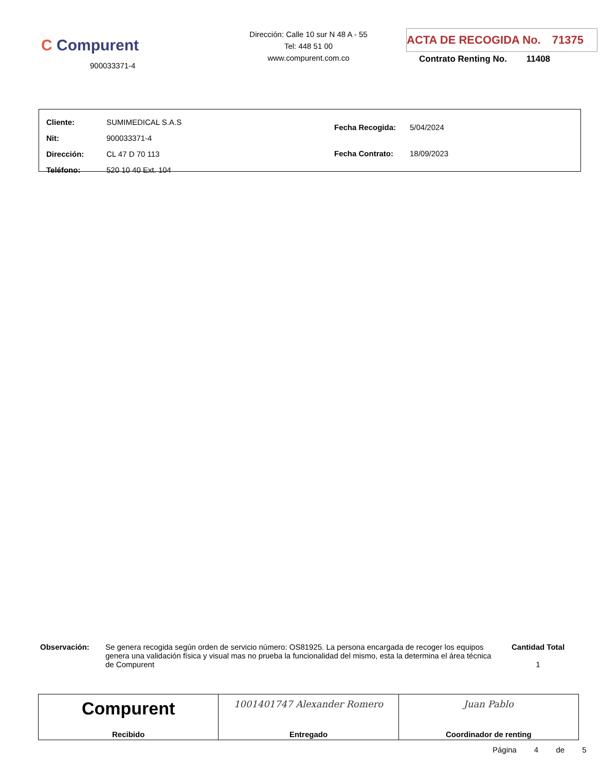C Compurent
900033371-4
Dirección: Calle 10 sur N 48 A - 55
Tel: 448 51 00
www.compurent.com.co
ACTA DE RECOGIDA No. 71375
Contrato Renting No. 11408
| Cliente: | SUMIMEDICAL S.A.S |
| Nit: | 900033371-4 |
| Dirección: | CL 47 D 70 113 |
| Teléfono: | 520 10 40 Ext. 104 |
| Fecha Recogida: | 5/04/2024 |
| Fecha Contrato: | 18/09/2023 |
Observación: Se genera recogida según orden de servicio número: OS81925. La persona encargada de recoger los equipos genera una validación física y visual mas no prueba la funcionalidad del mismo, esta la determina el área técnica de Compurent
Cantidad Total
1
Compurent
Recibido
1001401747 Alexander Romero
Entregado
Juan Pablo
Coordinador de renting
Página 4 de 5